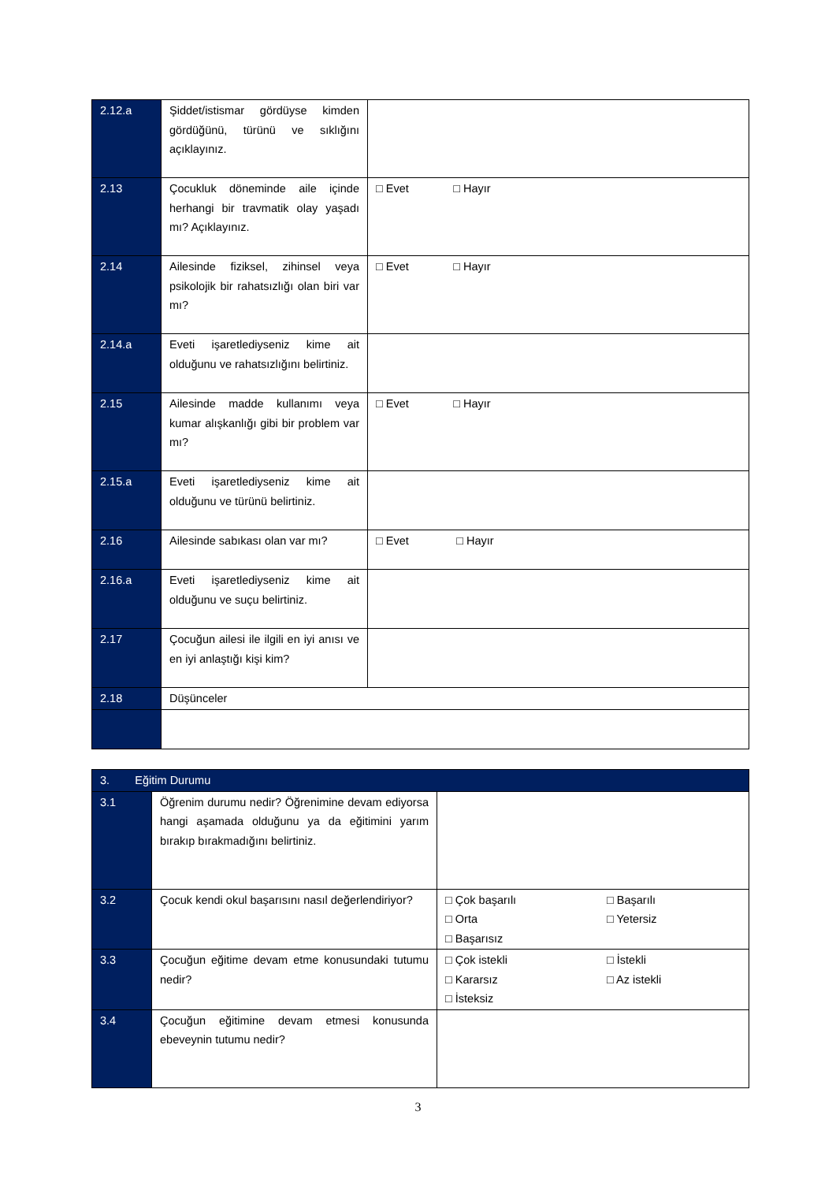| 2.12.a | Şiddet/istismar gördüyse kimden gördüğünü, türünü ve sıklığını açıklayınız. | |
| 2.13 | Çocukluk döneminde aile içinde herhangi bir travmatik olay yaşadı mı? Açıklayınız. | □ Evet □ Hayır |
| 2.14 | Ailesinde fiziksel, zihinsel veya psikolojik bir rahatsızlığı olan biri var mı? | □ Evet □ Hayır |
| 2.14.a | Eveti işaretlediyseniz kime ait olduğunu ve rahatsızlığını belirtiniz. | |
| 2.15 | Ailesinde madde kullanımı veya kumar alışkanlığı gibi bir problem var mı? | □ Evet □ Hayır |
| 2.15.a | Eveti işaretlediyseniz kime ait olduğunu ve türünü belirtiniz. | |
| 2.16 | Ailesinde sabıkası olan var mı? | □ Evet □ Hayır |
| 2.16.a | Eveti işaretlediyseniz kime ait olduğunu ve suçu belirtiniz. | |
| 2.17 | Çocuğun ailesi ile ilgili en iyi anısı ve en iyi anlaştığı kişi kim? | |
| 2.18 | Düşünceler | |
| 3. Eğitim Durumu | | |
| 3.1 | Öğrenim durumu nedir? Öğrenimine devam ediyorsa hangi aşamada olduğunu ya da eğitimini yarım bırakıp bırakmadığını belirtiniz. | |
| 3.2 | Çocuk kendi okul başarısını nasıl değerlendiriyor? | □ Çok başarılı □ Başarılı □ Orta □ Yetersiz □ Başarısız |
| 3.3 | Çocuğun eğitime devam etme konusundaki tutumu nedir? | □ Çok istekli □ İstekli □ Kararsız □ Az istekli □ İsteksiz |
| 3.4 | Çocuğun eğitimine devam etmesi konusunda ebeveynin tutumu nedir? | |
3